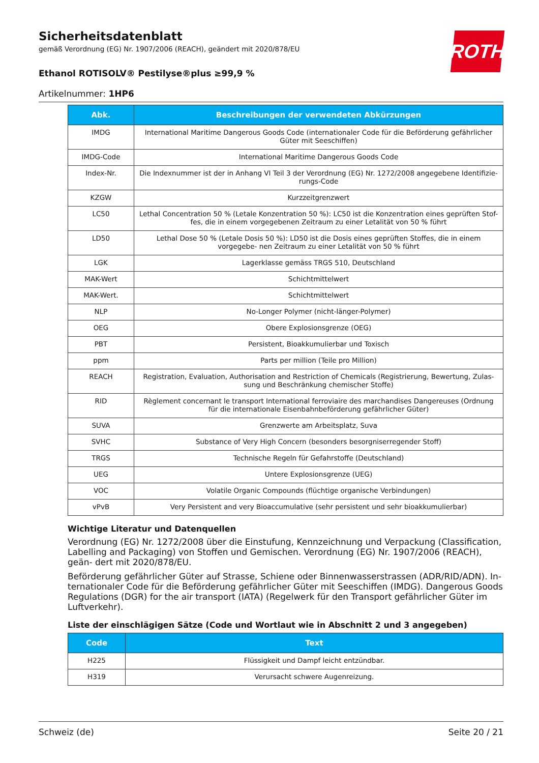ROTH
Sicherheitsdatenblatt
gemäß Verordnung (EG) Nr. 1907/2006 (REACH), geändert mit 2020/878/EU
Ethanol ROTISOLV® Pestilyse®plus ≥99,9 %
Artikelnummer: 1HP6
| Abk. | Beschreibungen der verwendeten Abkürzungen |
| --- | --- |
| IMDG | International Maritime Dangerous Goods Code (internationaler Code für die Beförderung gefährlicher Güter mit Seeschiffen) |
| IMDG-Code | International Maritime Dangerous Goods Code |
| Index-Nr. | Die Indexnummer ist der in Anhang VI Teil 3 der Verordnung (EG) Nr. 1272/2008 angegebene Identifizie- rungs-Code |
| KZGW | Kurzzeitgrenzwert |
| LC50 | Lethal Concentration 50 % (Letale Konzentration 50 %): LC50 ist die Konzentration eines geprüften Stof- fes, die in einem vorgegebenen Zeitraum zu einer Letalität von 50 % führt |
| LD50 | Lethal Dose 50 % (Letale Dosis 50 %): LD50 ist die Dosis eines geprüften Stoffes, die in einem vorgegebe- nen Zeitraum zu einer Letalität von 50 % führt |
| LGK | Lagerklasse gemäss TRGS 510, Deutschland |
| MAK-Wert | Schichtmittelwert |
| MAK-Wert. | Schichtmittelwert |
| NLP | No-Longer Polymer (nicht-länger-Polymer) |
| OEG | Obere Explosionsgrenze (OEG) |
| PBT | Persistent, Bioakkumulierbar und Toxisch |
| ppm | Parts per million (Teile pro Million) |
| REACH | Registration, Evaluation, Authorisation and Restriction of Chemicals (Registrierung, Bewertung, Zulas- sung und Beschränkung chemischer Stoffe) |
| RID | Règlement concernant le transport International ferroviaire des marchandises Dangereuses (Ordnung für die internationale Eisenbahnbeförderung gefährlicher Güter) |
| SUVA | Grenzwerte am Arbeitsplatz, Suva |
| SVHC | Substance of Very High Concern (besonders besorgniserregender Stoff) |
| TRGS | Technische Regeln für Gefahrstoffe (Deutschland) |
| UEG | Untere Explosionsgrenze (UEG) |
| VOC | Volatile Organic Compounds (flüchtige organische Verbindungen) |
| vPvB | Very Persistent and very Bioaccumulative (sehr persistent und sehr bioakkumulierbar) |
Wichtige Literatur und Datenquellen
Verordnung (EG) Nr. 1272/2008 über die Einstufung, Kennzeichnung und Verpackung (Classification, Labelling and Packaging) von Stoffen und Gemischen. Verordnung (EG) Nr. 1907/2006 (REACH), geän- dert mit 2020/878/EU.
Beförderung gefährlicher Güter auf Strasse, Schiene oder Binnenwasserstrassen (ADR/RID/ADN). In- ternationaler Code für die Beförderung gefährlicher Güter mit Seeschiffen (IMDG). Dangerous Goods Regulations (DGR) for the air transport (IATA) (Regelwerk für den Transport gefährlicher Güter im Luftverkehr).
Liste der einschlägigen Sätze (Code und Wortlaut wie in Abschnitt 2 und 3 angegeben)
| Code | Text |
| --- | --- |
| H225 | Flüssigkeit und Dampf leicht entzündbar. |
| H319 | Verursacht schwere Augenreizung. |
Schweiz (de) Seite 20 / 21